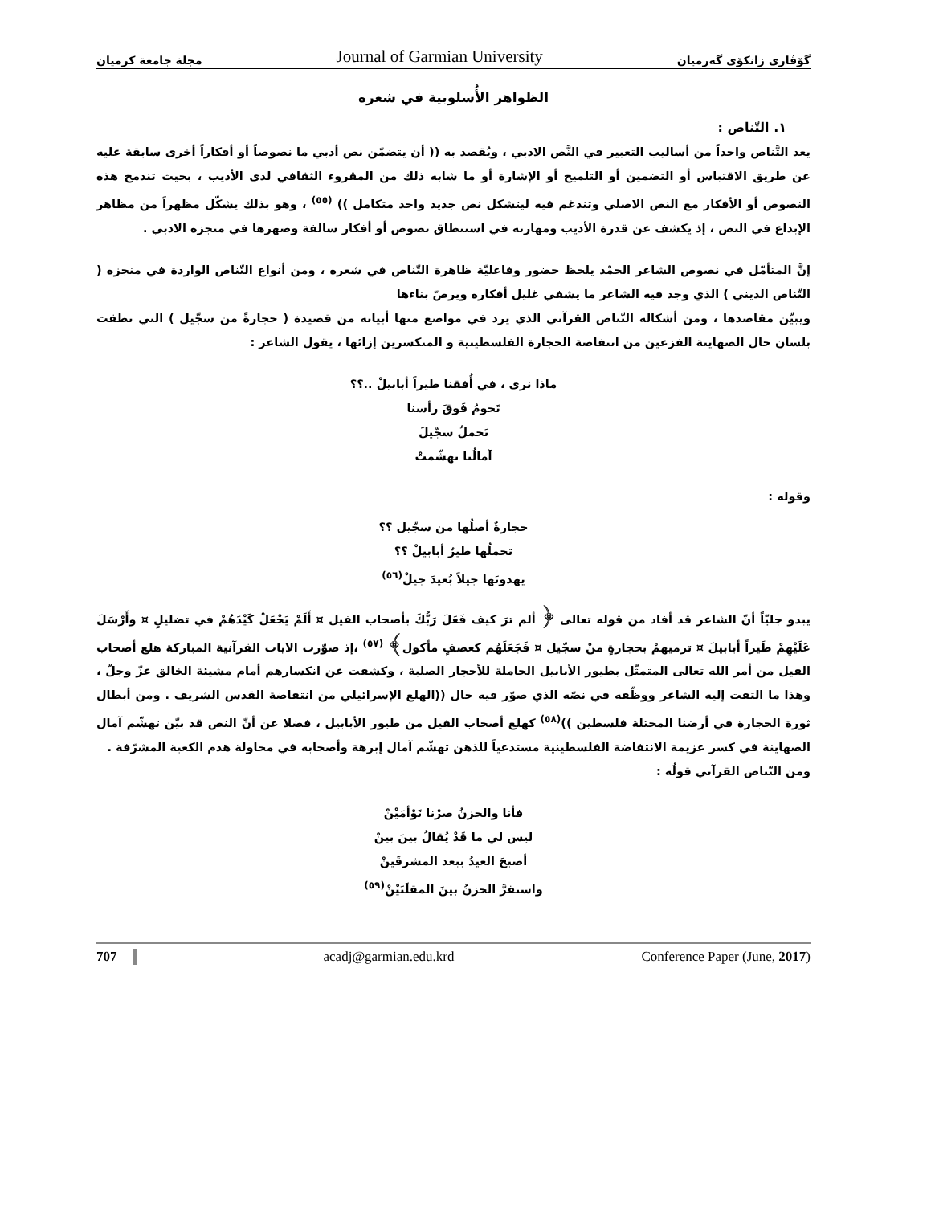مجلة جامعة كرميان Journal of Garmian University گۆڤاری زانكۆی گەرمیان
الظواهر الأُسلوبية في شعره
١. التّناص :
يعد التَّناص واحداً من أساليب التعبير في النَّص الادبي ، ويُقصد به (( أن يتضمّن نص أدبي ما نصوصاً أو أفكاراً أخرى سابقة عليه عن طريق الاقتباس أو التضمين أو التلميح أو الإشارة أو ما شابه ذلك من المقروء الثقافي لدى الأديب ، بحيث تندمج هذه النصوص أو الأفكار مع النص الاصلي وتندغم فيه ليتشكل نص جديد واحد متكامل )) <sup>(٥٥)</sup> ، وهو بذلك يشكّل مظهراً من مظاهر الإبداع في النص ، إذ يكشف عن قدرة الأديب ومهارته في استنطاق نصوص أو أفكار سالفة وصهرها في منجزه الادبي .
إنَّ المتأمّل في نصوص الشاعر الحمْد يلحظ حضور وفاعليّة ظاهرة التّناص في شعره ، ومن أنواع التّناص الواردة في منجزه ( التّناص الديني ) الذي وجد فيه الشاعر ما يشفي غليل أفكاره ويرصّ بناءها
ويبيّن مقاصدها ، ومن أشكاله التّناص القرآني الذي يرد في مواضع منها أبياته من قصيدة ( حجارةً من سجّيل ) التي نطقت بلسان حال الصهاينة الفزعين من انتفاضة الحجارة الفلسطينية و المنكسرين إزائها ، يقول الشاعر :
ماذا نرى ، في أُفقنا طيراً أبابيلْ ..؟؟
تَحومُ فَوقَ رأسنا
تَحملُ سجّيلَ
آمالُنا تهشّمتْ
وقوله :
حجارةٌ أصلُها من سجّيل ؟؟
تحملُها طيرٌ أبابيلْ ؟؟
يهدونَها جيلاً بُعيدَ جيلْ<sup>(٥٦)</sup>
يبدو جليّاً أنّ الشاعر قد أفاد من قوله تعالى ﴿ ألم ترَ كيف فَعَلَ رَبُّكَ بأصحاب الفيل ¤ أَلَمْ يَجْعَلْ كَيْدَهُمْ في تضليلٍ ¤ وأَرْسَلَ عَلَيْهِمْ طَيراً أبابيلَ ¤ ترميهمْ بحجارةٍ منْ سجّيل ¤ فَجَعَلَهُم كعصفٍ مأكول﴾ <sup>(٥٧)</sup> ،إذ صوّرت الايات القرآنية المباركة هلع أصحاب الفيل من أمر الله تعالى المتمثّل بطيور الأبابيل الحاملة للأحجار الصلبة ، وكشفت عن انكسارهم أمام مشيئة الخالق عزّ وجلّ ، وهذا ما التفت إليه الشاعر ووظّفه في نصّه الذي صوّر فيه حال ((الهلع الإسرائيلي من انتفاضة القدس الشريف . ومن أبطال ثورة الحجارة في أرضنا المحتلة فلسطين ))<sup>(٥٨)</sup> كهلع أصحاب الفيل من طيور الأبابيل ، فضلا عن أنّ النص قد بيّن تهشّم آمال الصهاينة في كسر عزيمة الانتفاضة الفلسطينية مستدعياً للذهن تهشّم آمال إبرهة وأصحابه في محاولة هدم الكعبة المشرّفة .
ومن التّناص القرآني قولُه :
فأنا والحزنُ صرْنا تَوْأمَيْنْ
ليس لي ما قَدْ يُقالُ بينَ بينْ
أصبحَ العيدُ ببعد المشرقَينْ
واستقرَّ الحزنُ بينَ المقلَتَيْنْ<sup>(٥٩)</sup>
707 acadj@garmian.edu.krd Conference Paper (June, 2017)